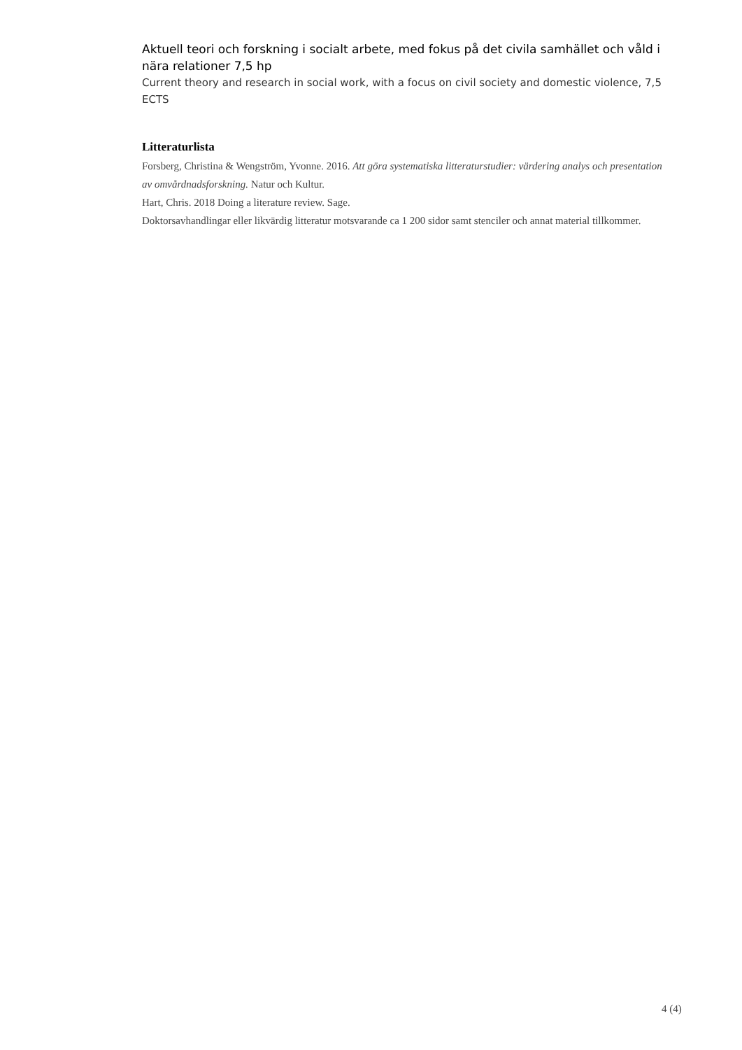Aktuell teori och forskning i socialt arbete, med fokus på det civila samhället och våld i nära relationer 7,5 hp
Current theory and research in social work, with a focus on civil society and domestic violence, 7,5 ECTS
Litteraturlista
Forsberg, Christina & Wengström, Yvonne. 2016. Att göra systematiska litteraturstudier: värdering analys och presentation av omvårdnadsforskning. Natur och Kultur.
Hart, Chris. 2018 Doing a literature review. Sage.
Doktorsavhandlingar eller likvärdig litteratur motsvarande ca 1 200 sidor samt stenciler och annat material tillkommer.
4 (4)